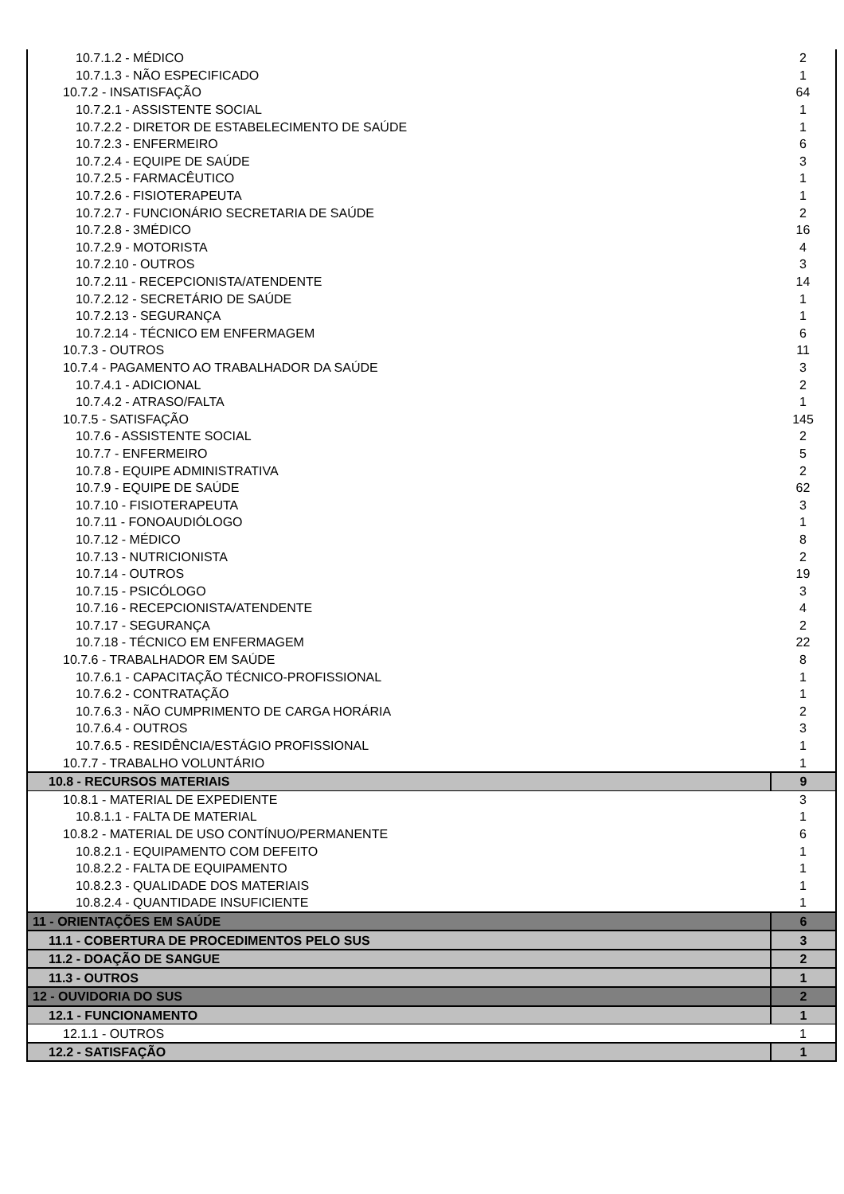| 10.7.1.2 - MÉDICO | 2 |
| 10.7.1.3 - NÃO ESPECIFICADO | 1 |
| 10.7.2 - INSATISFAÇÃO | 64 |
| 10.7.2.1 - ASSISTENTE SOCIAL | 1 |
| 10.7.2.2 - DIRETOR DE ESTABELECIMENTO DE SAÚDE | 1 |
| 10.7.2.3 - ENFERMEIRO | 6 |
| 10.7.2.4 - EQUIPE DE SAÚDE | 3 |
| 10.7.2.5 - FARMACÊUTICO | 1 |
| 10.7.2.6 - FISIOTERAPEUTA | 1 |
| 10.7.2.7 - FUNCIONÁRIO SECRETARIA DE SAÚDE | 2 |
| 10.7.2.8 - 3MÉDICO | 16 |
| 10.7.2.9 - MOTORISTA | 4 |
| 10.7.2.10 - OUTROS | 3 |
| 10.7.2.11 - RECEPCIONISTA/ATENDENTE | 14 |
| 10.7.2.12 - SECRETÁRIO DE SAÚDE | 1 |
| 10.7.2.13 - SEGURANÇA | 1 |
| 10.7.2.14 - TÉCNICO EM ENFERMAGEM | 6 |
| 10.7.3 - OUTROS | 11 |
| 10.7.4 - PAGAMENTO AO TRABALHADOR DA SAÚDE | 3 |
| 10.7.4.1 - ADICIONAL | 2 |
| 10.7.4.2 - ATRASO/FALTA | 1 |
| 10.7.5 - SATISFAÇÃO | 145 |
| 10.7.6 - ASSISTENTE SOCIAL | 2 |
| 10.7.7 - ENFERMEIRO | 5 |
| 10.7.8 - EQUIPE ADMINISTRATIVA | 2 |
| 10.7.9 - EQUIPE DE SAÚDE | 62 |
| 10.7.10 - FISIOTERAPEUTA | 3 |
| 10.7.11 - FONOAUDIÓLOGO | 1 |
| 10.7.12 - MÉDICO | 8 |
| 10.7.13 - NUTRICIONISTA | 2 |
| 10.7.14 - OUTROS | 19 |
| 10.7.15 - PSICÓLOGO | 3 |
| 10.7.16 - RECEPCIONISTA/ATENDENTE | 4 |
| 10.7.17 - SEGURANÇA | 2 |
| 10.7.18 - TÉCNICO EM ENFERMAGEM | 22 |
| 10.7.6 - TRABALHADOR EM SAÚDE | 8 |
| 10.7.6.1 - CAPACITAÇÃO TÉCNICO-PROFISSIONAL | 1 |
| 10.7.6.2 - CONTRATAÇÃO | 1 |
| 10.7.6.3 - NÃO CUMPRIMENTO DE CARGA HORÁRIA | 2 |
| 10.7.6.4 - OUTROS | 3 |
| 10.7.6.5 - RESIDÊNCIA/ESTÁGIO PROFISSIONAL | 1 |
| 10.7.7 - TRABALHO VOLUNTÁRIO | 1 |
| 10.8 - RECURSOS MATERIAIS | 9 |
| 10.8.1 - MATERIAL DE EXPEDIENTE | 3 |
| 10.8.1.1 - FALTA DE MATERIAL | 1 |
| 10.8.2 - MATERIAL DE USO CONTÍNUO/PERMANENTE | 6 |
| 10.8.2.1 - EQUIPAMENTO COM DEFEITO | 1 |
| 10.8.2.2 - FALTA DE EQUIPAMENTO | 1 |
| 10.8.2.3 - QUALIDADE DOS MATERIAIS | 1 |
| 10.8.2.4 - QUANTIDADE INSUFICIENTE | 1 |
| 11 - ORIENTAÇÕES EM SAÚDE | 6 |
| 11.1 - COBERTURA DE PROCEDIMENTOS PELO SUS | 3 |
| 11.2 - DOAÇÃO DE SANGUE | 2 |
| 11.3 - OUTROS | 1 |
| 12 - OUVIDORIA DO SUS | 2 |
| 12.1 - FUNCIONAMENTO | 1 |
| 12.1.1 - OUTROS | 1 |
| 12.2 - SATISFAÇÃO | 1 |